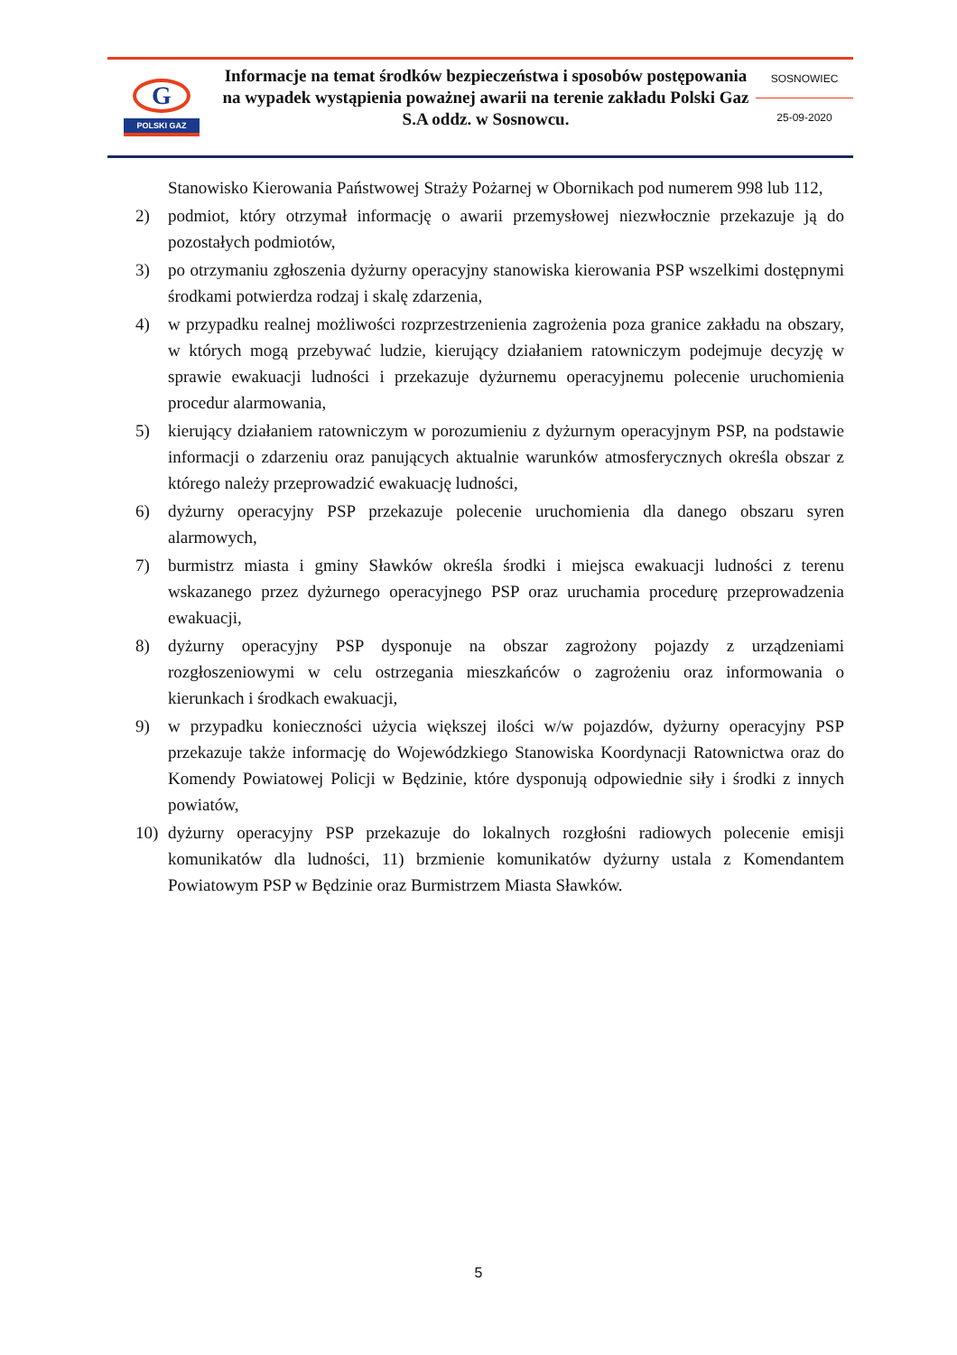G
POLSKI GAZ
Informacje na temat środków bezpieczeństwa i sposobów postępowania na wypadek wystąpienia poważnej awarii na terenie zakładu Polski Gaz S.A oddz. w Sosnowcu.
SOSNOWIEC
25-09-2020
Stanowisko Kierowania Państwowej Straży Pożarnej w Obornikach pod numerem 998 lub 112,
2) podmiot, który otrzymał informację o awarii przemysłowej niezwłocznie przekazuje ją do pozostałych podmiotów,
3) po otrzymaniu zgłoszenia dyżurny operacyjny stanowiska kierowania PSP wszelkimi dostępnymi środkami potwierdza rodzaj i skalę zdarzenia,
4) w przypadku realnej możliwości rozprzestrzenienia zagrożenia poza granice zakładu na obszary, w których mogą przebywać ludzie, kierujący działaniem ratowniczym podejmuje decyzję w sprawie ewakuacji ludności i przekazuje dyżurnemu operacyjnemu polecenie uruchomienia procedur alarmowania,
5) kierujący działaniem ratowniczym w porozumieniu z dyżurnym operacyjnym PSP, na podstawie informacji o zdarzeniu oraz panujących aktualnie warunków atmosferycznych określa obszar z którego należy przeprowadzić ewakuację ludności,
6) dyżurny operacyjny PSP przekazuje polecenie uruchomienia dla danego obszaru syren alarmowych,
7) burmistrz miasta i gminy Sławków określa środki i miejsca ewakuacji ludności z terenu wskazanego przez dyżurnego operacyjnego PSP oraz uruchamia procedurę przeprowadzenia ewakuacji,
8) dyżurny operacyjny PSP dysponuje na obszar zagrożony pojazdy z urządzeniami rozgłoszeniowymi w celu ostrzegania mieszkańców o zagrożeniu oraz informowania o kierunkach i środkach ewakuacji,
9) w przypadku konieczności użycia większej ilości w/w pojazdów, dyżurny operacyjny PSP przekazuje także informację do Wojewódzkiego Stanowiska Koordynacji Ratownictwa oraz do Komendy Powiatowej Policji w Będzinie, które dysponują odpowiednie siły i środki z innych powiatów,
10) dyżurny operacyjny PSP przekazuje do lokalnych rozgłośni radiowych polecenie emisji komunikatów dla ludności, 11) brzmienie komunikatów dyżurny ustala z Komendantem Powiatowym PSP w Będzinie oraz Burmistrzem Miasta Sławków.
5